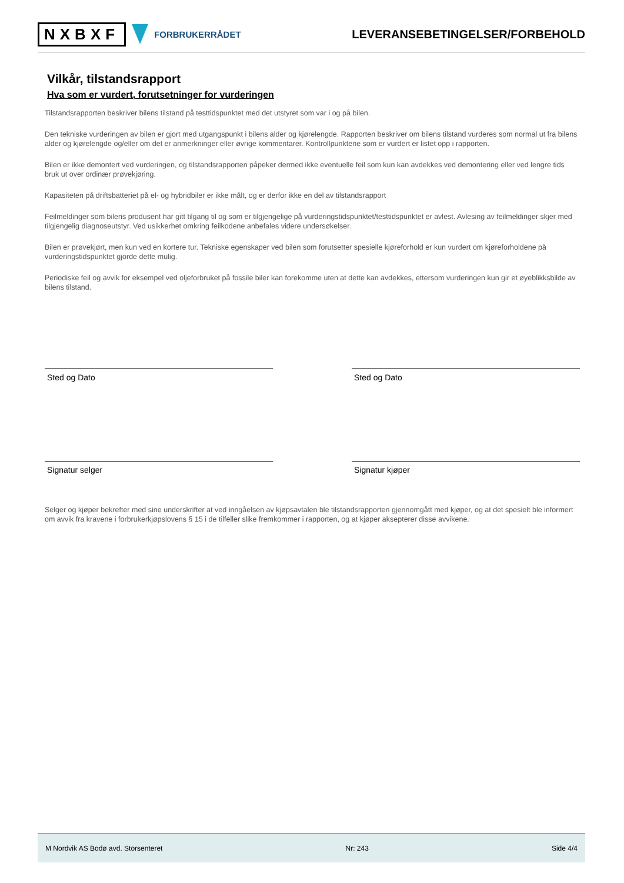NXBXF FORBRUKERRÅDET
LEVERANSEBETINGELSER/FORBEHOLD
Vilkår, tilstandsrapport
Hva som er vurdert, forutsetninger for vurderingen
Tilstandsrapporten beskriver bilens tilstand på testtidspunktet med det utstyret som var i og på bilen.
Den tekniske vurderingen av bilen er gjort med utgangspunkt i bilens alder og kjørelengde. Rapporten beskriver om bilens tilstand vurderes som normal ut fra bilens alder og kjørelengde og/eller om det er anmerkninger eller øvrige kommentarer. Kontrollpunktene som er vurdert er listet opp i rapporten.
Bilen er ikke demontert ved vurderingen, og tilstandsrapporten påpeker dermed ikke eventuelle feil som kun kan avdekkes ved demontering eller ved lengre tids bruk ut over ordinær prøvekjøring.
Kapasiteten på driftsbatteriet på el- og hybridbiler er ikke målt, og er derfor ikke en del av tilstandsrapport
Feilmeldinger som bilens produsent har gitt tilgang til og som er tilgjengelige på vurderingstidspunktet/testtidspunktet er avlest. Avlesing av feilmeldinger skjer med tilgjengelig diagnoseutstyr. Ved usikkerhet omkring feilkodene anbefales videre undersøkelser.
Bilen er prøvekjørt, men kun ved en kortere tur. Tekniske egenskaper ved bilen som forutsetter spesielle kjøreforhold er kun vurdert om kjøreforholdene på vurderingstidspunktet gjorde dette mulig.
Periodiske feil og avvik for eksempel ved oljeforbruket på fossile biler kan forekomme uten at dette kan avdekkes, ettersom vurderingen kun gir et øyeblikksbilde av bilens tilstand.
Sted og Dato Sted og Dato
Signatur selger Signatur kjøper
Selger og kjøper bekrefter med sine underskrifter at ved inngåelsen av kjøpsavtalen ble tilstandsrapporten gjennomgått med kjøper, og at det spesielt ble informert om avvik fra kravene i forbrukerkjøpslovens § 15 i de tilfeller slike fremkommer i rapporten, og at kjøper aksepterer disse avvikene.
M Nordvik AS Bodø avd. Storsenteret Nr: 243 Side 4/4